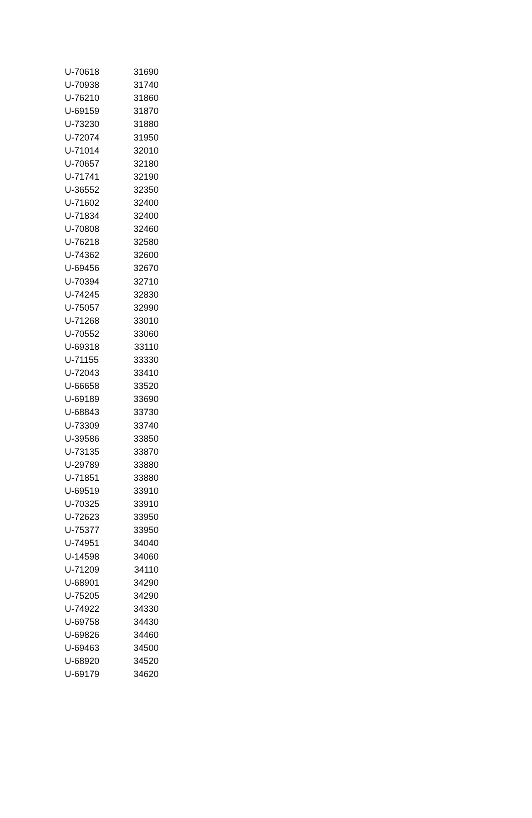| U-70618 | 31690 |
| U-70938 | 31740 |
| U-76210 | 31860 |
| U-69159 | 31870 |
| U-73230 | 31880 |
| U-72074 | 31950 |
| U-71014 | 32010 |
| U-70657 | 32180 |
| U-71741 | 32190 |
| U-36552 | 32350 |
| U-71602 | 32400 |
| U-71834 | 32400 |
| U-70808 | 32460 |
| U-76218 | 32580 |
| U-74362 | 32600 |
| U-69456 | 32670 |
| U-70394 | 32710 |
| U-74245 | 32830 |
| U-75057 | 32990 |
| U-71268 | 33010 |
| U-70552 | 33060 |
| U-69318 | 33110 |
| U-71155 | 33330 |
| U-72043 | 33410 |
| U-66658 | 33520 |
| U-69189 | 33690 |
| U-68843 | 33730 |
| U-73309 | 33740 |
| U-39586 | 33850 |
| U-73135 | 33870 |
| U-29789 | 33880 |
| U-71851 | 33880 |
| U-69519 | 33910 |
| U-70325 | 33910 |
| U-72623 | 33950 |
| U-75377 | 33950 |
| U-74951 | 34040 |
| U-14598 | 34060 |
| U-71209 | 34110 |
| U-68901 | 34290 |
| U-75205 | 34290 |
| U-74922 | 34330 |
| U-69758 | 34430 |
| U-69826 | 34460 |
| U-69463 | 34500 |
| U-68920 | 34520 |
| U-69179 | 34620 |